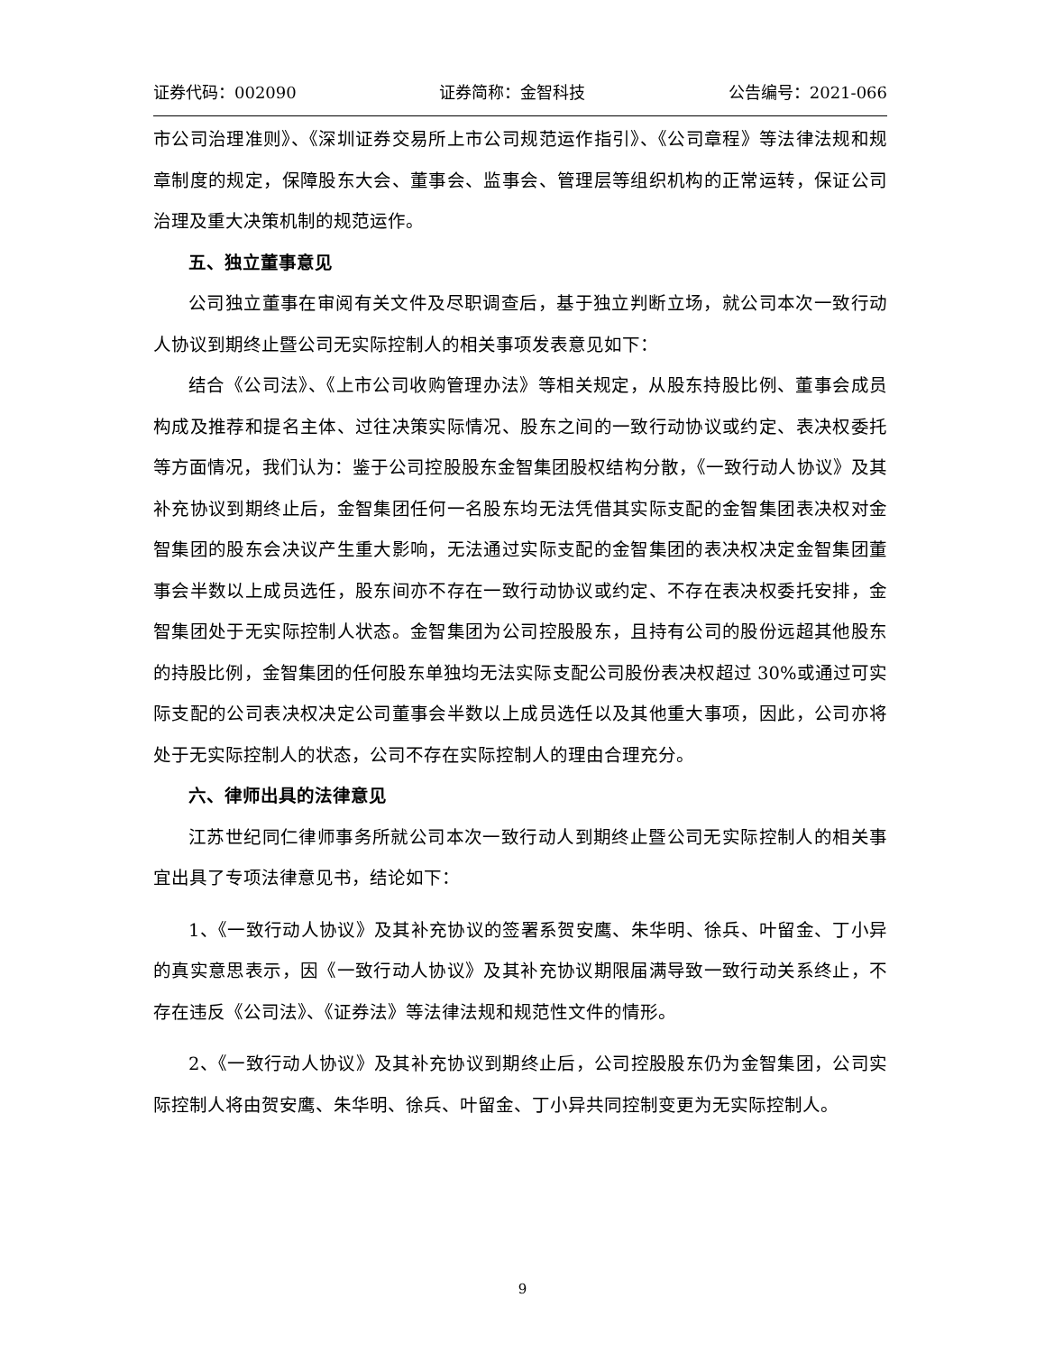证券代码：002090 证券简称：金智科技 公告编号：2021-066
市公司治理准则》、《深圳证券交易所上市公司规范运作指引》、《公司章程》等法律法规和规章制度的规定，保障股东大会、董事会、监事会、管理层等组织机构的正常运转，保证公司治理及重大决策机制的规范运作。
五、独立董事意见
公司独立董事在审阅有关文件及尽职调查后，基于独立判断立场，就公司本次一致行动人协议到期终止暨公司无实际控制人的相关事项发表意见如下：
结合《公司法》、《上市公司收购管理办法》等相关规定，从股东持股比例、董事会成员构成及推荐和提名主体、过往决策实际情况、股东之间的一致行动协议或约定、表决权委托等方面情况，我们认为：鉴于公司控股股东金智集团股权结构分散，《一致行动人协议》及其补充协议到期终止后，金智集团任何一名股东均无法凭借其实际支配的金智集团表决权对金智集团的股东会决议产生重大影响，无法通过实际支配的金智集团的表决权决定金智集团董事会半数以上成员选任，股东间亦不存在一致行动协议或约定、不存在表决权委托安排，金智集团处于无实际控制人状态。金智集团为公司控股股东，且持有公司的股份远超其他股东的持股比例，金智集团的任何股东单独均无法实际支配公司股份表决权超过 30%或通过可实际支配的公司表决权决定公司董事会半数以上成员选任以及其他重大事项，因此，公司亦将处于无实际控制人的状态，公司不存在实际控制人的理由合理充分。
六、律师出具的法律意见
江苏世纪同仁律师事务所就公司本次一致行动人到期终止暨公司无实际控制人的相关事宜出具了专项法律意见书，结论如下：
1、《一致行动人协议》及其补充协议的签署系贺安鹰、朱华明、徐兵、叶留金、丁小异的真实意思表示，因《一致行动人协议》及其补充协议期限届满导致一致行动关系终止，不存在违反《公司法》、《证券法》等法律法规和规范性文件的情形。
2、《一致行动人协议》及其补充协议到期终止后，公司控股股东仍为金智集团，公司实际控制人将由贺安鹰、朱华明、徐兵、叶留金、丁小异共同控制变更为无实际控制人。
9